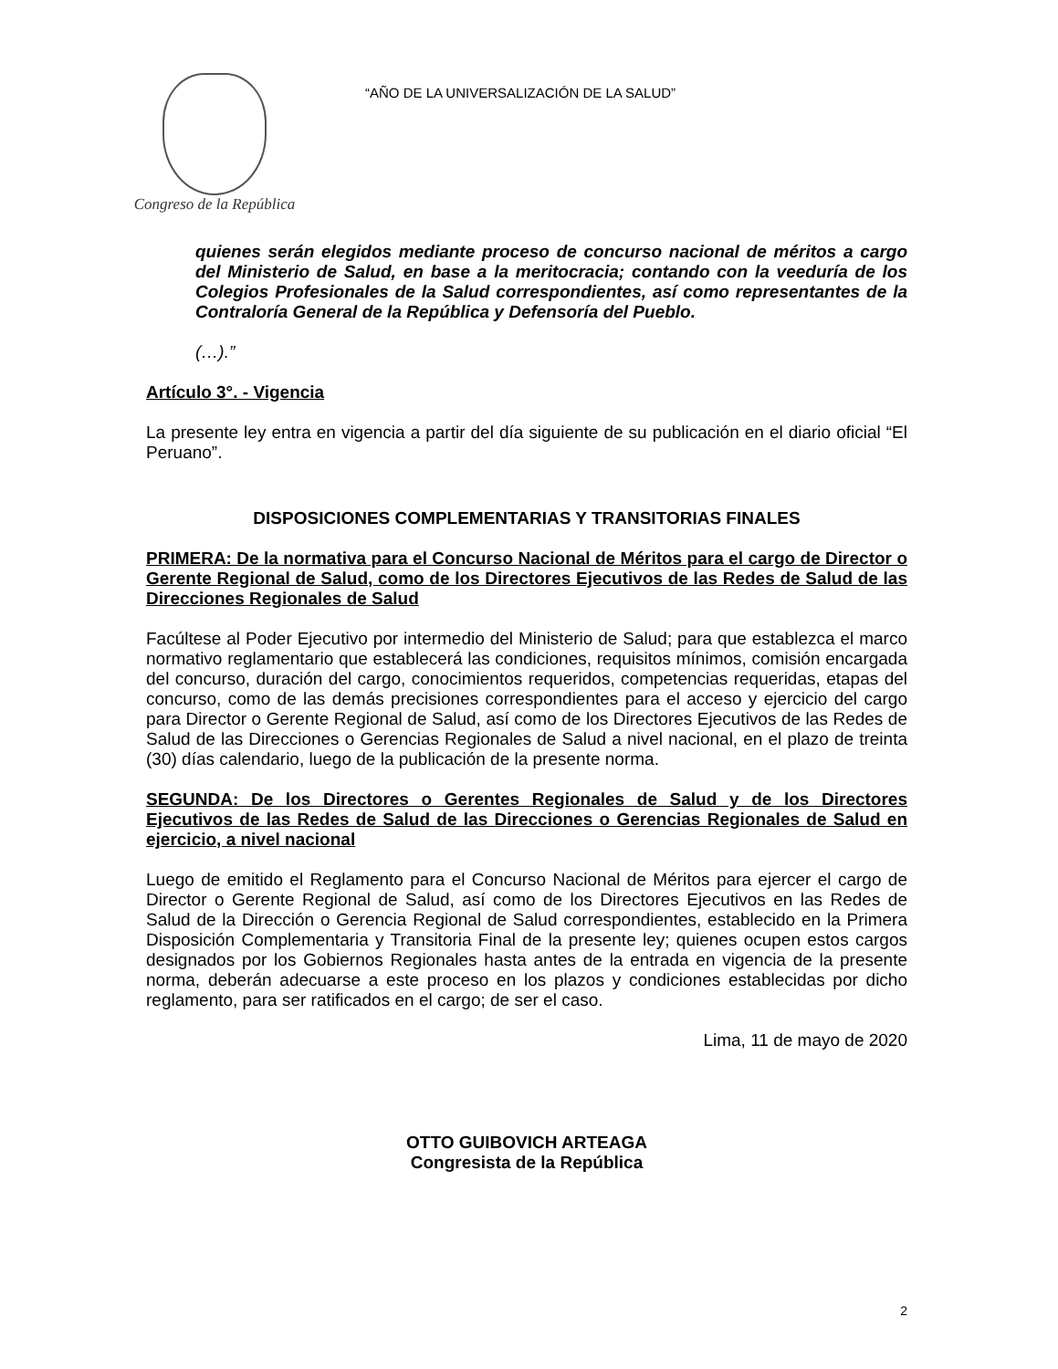Congreso de la República
“AÑO DE LA UNIVERSALIZACIÓN DE LA SALUD”
quienes serán elegidos mediante proceso de concurso nacional de méritos a cargo del Ministerio de Salud, en base a la meritocracia; contando con la veeduría de los Colegios Profesionales de la Salud correspondientes, así como representantes de la Contraloría General de la República y Defensoría del Pueblo.
(…).”
Artículo 3°. - Vigencia
La presente ley entra en vigencia a partir del día siguiente de su publicación en el diario oficial “El Peruano”.
DISPOSICIONES COMPLEMENTARIAS Y TRANSITORIAS FINALES
PRIMERA: De la normativa para el Concurso Nacional de Méritos para el cargo de Director o Gerente Regional de Salud, como de los Directores Ejecutivos de las Redes de Salud de las Direcciones Regionales de Salud
Facúltese al Poder Ejecutivo por intermedio del Ministerio de Salud; para que establezca el marco normativo reglamentario que establecerá las condiciones, requisitos mínimos, comisión encargada del concurso, duración del cargo, conocimientos requeridos, competencias requeridas, etapas del concurso, como de las demás precisiones correspondientes para el acceso y ejercicio del cargo para Director o Gerente Regional de Salud, así como de los Directores Ejecutivos de las Redes de Salud de las Direcciones o Gerencias Regionales de Salud a nivel nacional, en el plazo de treinta (30) días calendario, luego de la publicación de la presente norma.
SEGUNDA: De los Directores o Gerentes Regionales de Salud y de los Directores Ejecutivos de las Redes de Salud de las Direcciones o Gerencias Regionales de Salud en ejercicio, a nivel nacional
Luego de emitido el Reglamento para el Concurso Nacional de Méritos para ejercer el cargo de Director o Gerente Regional de Salud, así como de los Directores Ejecutivos en las Redes de Salud de la Dirección o Gerencia Regional de Salud correspondientes, establecido en la Primera Disposición Complementaria y Transitoria Final de la presente ley; quienes ocupen estos cargos designados por los Gobiernos Regionales hasta antes de la entrada en vigencia de la presente norma, deberán adecuarse a este proceso en los plazos y condiciones establecidas por dicho reglamento, para ser ratificados en el cargo; de ser el caso.
Lima, 11 de mayo de 2020
OTTO GUIBOVICH ARTEAGA
Congresista de la República
2